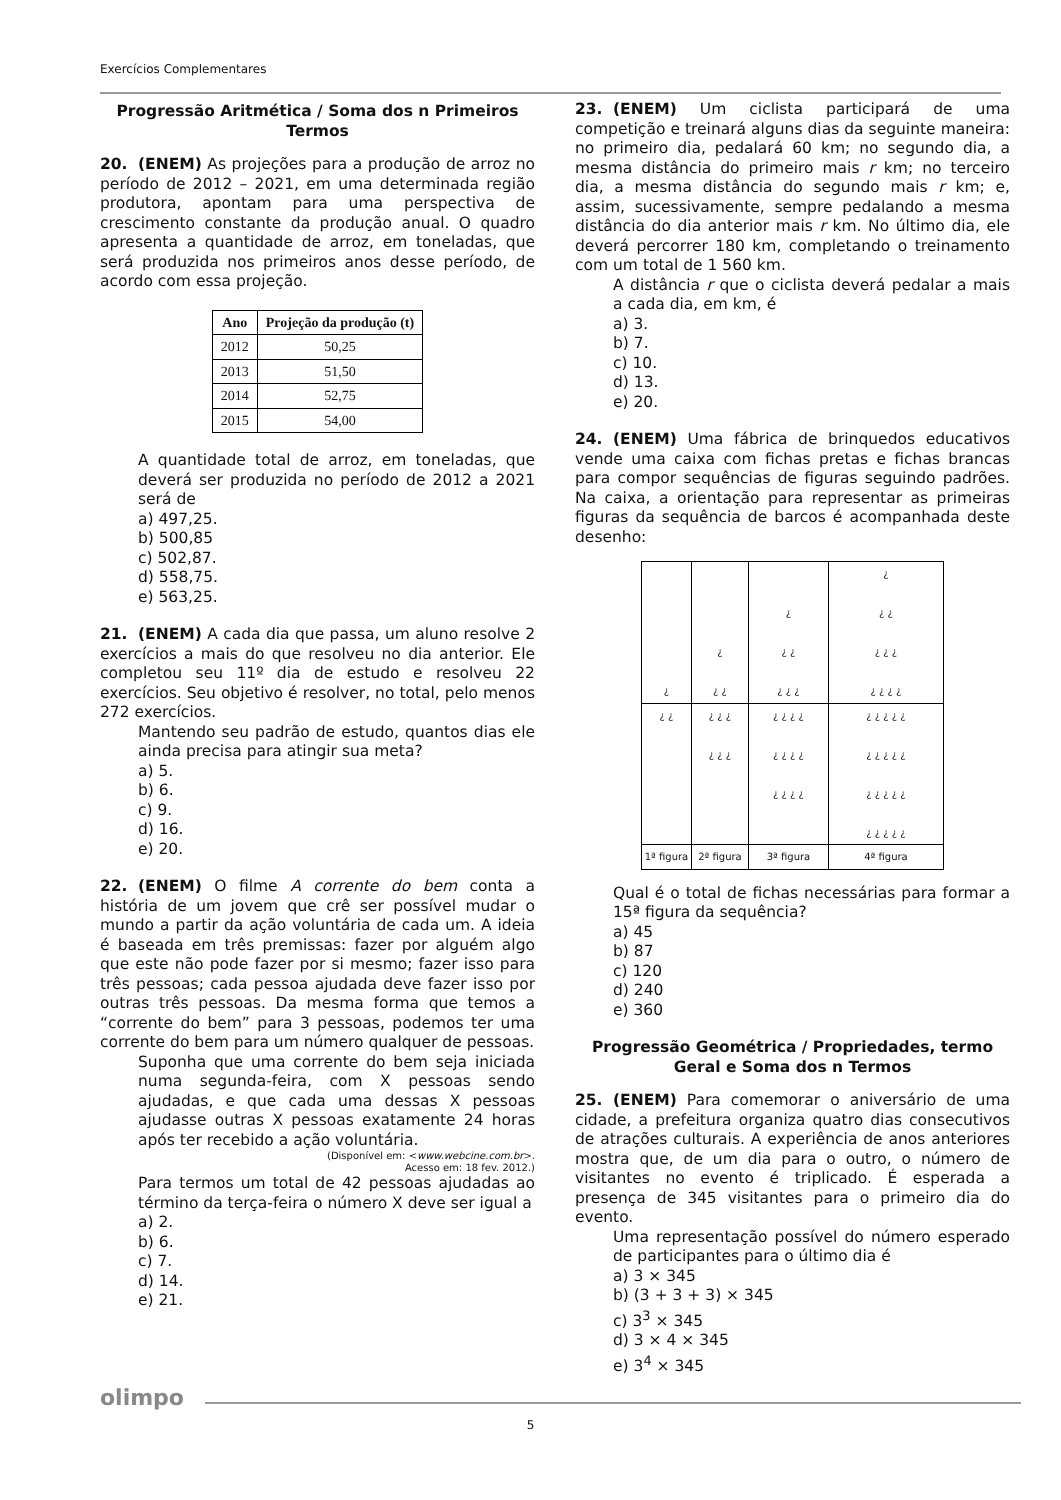Exercícios Complementares
Progressão Aritmética / Soma dos n Primeiros Termos
20. (ENEM) As projeções para a produção de arroz no período de 2012 – 2021, em uma determinada região produtora, apontam para uma perspectiva de crescimento constante da produção anual. O quadro apresenta a quantidade de arroz, em toneladas, que será produzida nos primeiros anos desse período, de acordo com essa projeção.
| Ano | Projeção da produção (t) |
| --- | --- |
| 2012 | 50,25 |
| 2013 | 51,50 |
| 2014 | 52,75 |
| 2015 | 54,00 |
A quantidade total de arroz, em toneladas, que deverá ser produzida no período de 2012 a 2021 será de
a) 497,25.
b) 500,85
c) 502,87.
d) 558,75.
e) 563,25.
21. (ENEM) A cada dia que passa, um aluno resolve 2 exercícios a mais do que resolveu no dia anterior. Ele completou seu 11º dia de estudo e resolveu 22 exercícios. Seu objetivo é resolver, no total, pelo menos 272 exercícios.
Mantendo seu padrão de estudo, quantos dias ele ainda precisa para atingir sua meta?
a) 5.
b) 6.
c) 9.
d) 16.
e) 20.
22. (ENEM) O filme A corrente do bem conta a história de um jovem que crê ser possível mudar o mundo a partir da ação voluntária de cada um. A ideia é baseada em três premissas: fazer por alguém algo que este não pode fazer por si mesmo; fazer isso para três pessoas; cada pessoa ajudada deve fazer isso por outras três pessoas. Da mesma forma que temos a “corrente do bem” para 3 pessoas, podemos ter uma corrente do bem para um número qualquer de pessoas.
Suponha que uma corrente do bem seja iniciada numa segunda-feira, com X pessoas sendo ajudadas, e que cada uma dessas X pessoas ajudasse outras X pessoas exatamente 24 horas após ter recebido a ação voluntária.
(Disponível em: <www.webcine.com.br>.
Acesso em: 18 fev. 2012.)
Para termos um total de 42 pessoas ajudadas ao término da terça-feira o número X deve ser igual a
a) 2.
b) 6.
c) 7.
d) 14.
e) 21.
23. (ENEM) Um ciclista participará de uma competição e treinará alguns dias da seguinte maneira: no primeiro dia, pedalará 60 km; no segundo dia, a mesma distância do primeiro mais r km; no terceiro dia, a mesma distância do segundo mais r km; e, assim, sucessivamente, sempre pedalando a mesma distância do dia anterior mais r km. No último dia, ele deverá percorrer 180 km, completando o treinamento com um total de 1 560 km.
A distância r que o ciclista deverá pedalar a mais a cada dia, em km, é
a) 3.
b) 7.
c) 10.
d) 13.
e) 20.
24. (ENEM) Uma fábrica de brinquedos educativos vende uma caixa com fichas pretas e fichas brancas para compor sequências de figuras seguindo padrões. Na caixa, a orientação para representar as primeiras figuras da sequência de barcos é acompanhada deste desenho:
| ¿ | ¿ ¿ ¿ | ¿ ¿ ¿ ¿ ¿ ¿ | ¿ ¿ ¿ ¿ ¿ ¿ ¿ ¿ ¿ ¿ |
| ¿ ¿ | ¿ ¿ ¿ ¿ ¿ ¿ | ¿ ¿ ¿ ¿ ¿ ¿ ¿ ¿ ¿ ¿ ¿ ¿ | ¿ ¿ ¿ ¿ ¿ ¿ ¿ ¿ ¿ ¿ ¿ ¿ ¿ ¿ ¿ ¿ ¿ ¿ ¿ ¿ |
| 1ª figura | 2ª figura | 3ª figura | 4ª figura |
Qual é o total de fichas necessárias para formar a 15ª figura da sequência?
a) 45
b) 87
c) 120
d) 240
e) 360
Progressão Geométrica / Propriedades, termo Geral e Soma dos n Termos
25. (ENEM) Para comemorar o aniversário de uma cidade, a prefeitura organiza quatro dias consecutivos de atrações culturais. A experiência de anos anteriores mostra que, de um dia para o outro, o número de visitantes no evento é triplicado. É esperada a presença de 345 visitantes para o primeiro dia do evento.
Uma representação possível do número esperado de participantes para o último dia é
a) 3 × 345
b) (3 + 3 + 3) × 345
c) 3<sup>3</sup> × 345
d) 3 × 4 × 345
e) 3<sup>4</sup> × 345
olimpo
5